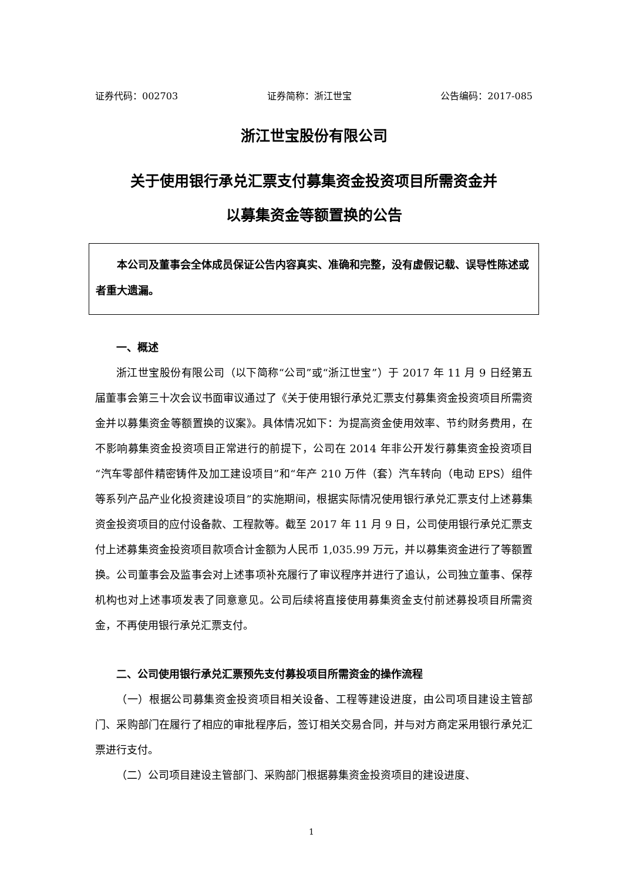证券代码：002703 证券简称：浙江世宝 公告编码：2017-085
浙江世宝股份有限公司
关于使用银行承兑汇票支付募集资金投资项目所需资金并
以募集资金等额置换的公告
本公司及董事会全体成员保证公告内容真实、准确和完整，没有虚假记载、误导性陈述或者重大遗漏。
一、概述
浙江世宝股份有限公司（以下简称“公司”或“浙江世宝”）于 2017 年 11 月 9 日经第五届董事会第三十次会议书面审议通过了《关于使用银行承兑汇票支付募集资金投资项目所需资金并以募集资金等额置换的议案》。具体情况如下：为提高资金使用效率、节约财务费用，在不影响募集资金投资项目正常进行的前提下，公司在 2014 年非公开发行募集资金投资项目“汽车零部件精密铸件及加工建设项目”和“年产 210 万件（套）汽车转向（电动 EPS）组件等系列产品产业化投资建设项目”的实施期间，根据实际情况使用银行承兑汇票支付上述募集资金投资项目的应付设备款、工程款等。截至 2017 年 11 月 9 日，公司使用银行承兑汇票支付上述募集资金投资项目款项合计金额为人民币 1,035.99 万元，并以募集资金进行了等额置换。公司董事会及监事会对上述事项补充履行了审议程序并进行了追认，公司独立董事、保荐机构也对上述事项发表了同意意见。公司后续将直接使用募集资金支付前述募投项目所需资金，不再使用银行承兑汇票支付。
二、公司使用银行承兑汇票预先支付募投项目所需资金的操作流程
（一）根据公司募集资金投资项目相关设备、工程等建设进度，由公司项目建设主管部门、采购部门在履行了相应的审批程序后，签订相关交易合同，并与对方商定采用银行承兑汇票进行支付。
（二）公司项目建设主管部门、采购部门根据募集资金投资项目的建设进度、
1